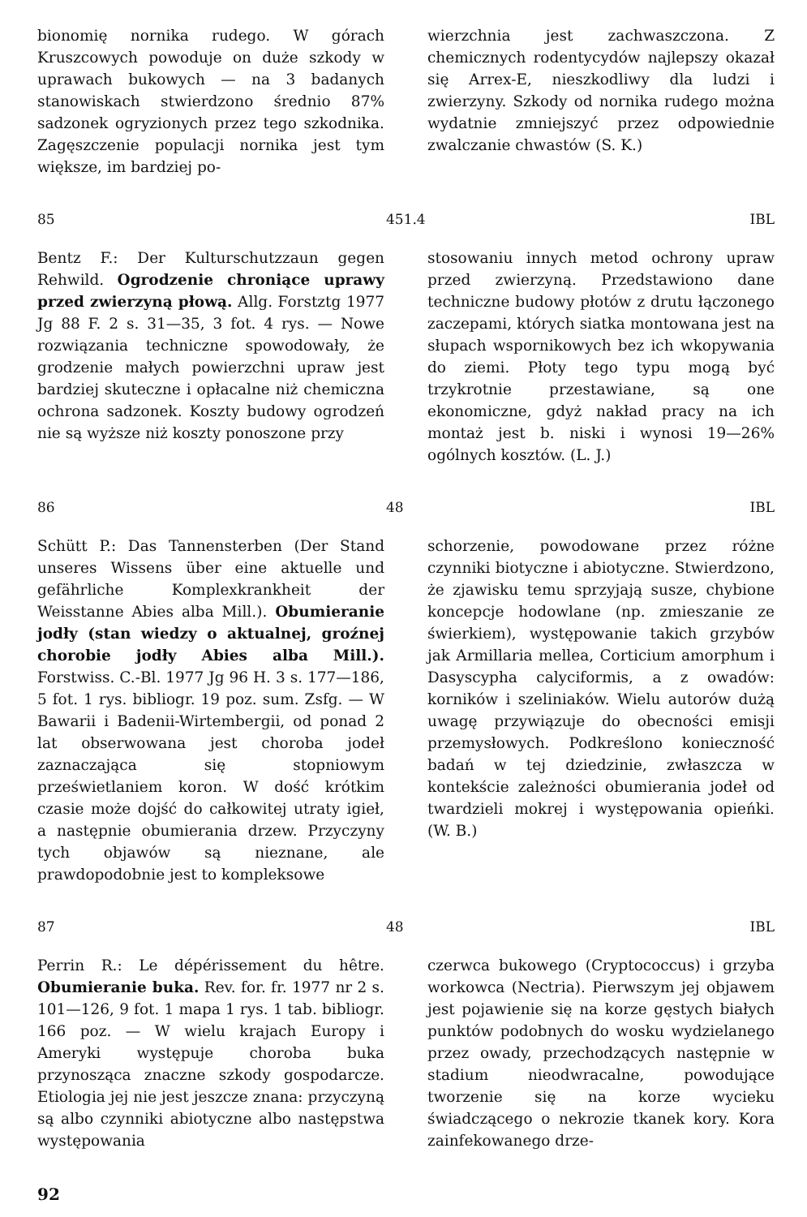bionomię nornika rudego. W górach Kruszcowych powoduje on duże szkody w uprawach bukowych — na 3 badanych stanowiskach stwierdzono średnio 87% sadzonek ogryzionych przez tego szkodnika. Zagęszczenie populacji nornika jest tym większe, im bardziej po-
wierzchnia jest zachwaszczona. Z chemicznych rodentycydów najlepszy okazał się Arrex-E, nieszkodliwy dla ludzi i zwierzyny. Szkody od nornika rudego można wydatnie zmniejszyć przez odpowiednie zwalczanie chwastów (S. K.)
85 451.4 IBL
Bentz F.: Der Kulturschutzzaun gegen Rehwild. Ogrodzenie chroniące uprawy przed zwierzyną płową. Allg. Forstztg 1977 Jg 88 F. 2 s. 31—35, 3 fot. 4 rys. — Nowe rozwiązania techniczne spowodowały, że grodzenie małych powierzchni upraw jest bardziej skuteczne i opłacalne niż chemiczna ochrona sadzonek. Koszty budowy ogrodzeń nie są wyższe niż koszty ponoszone przy
stosowaniu innych metod ochrony upraw przed zwierzyną. Przedstawiono dane techniczne budowy płotów z drutu łączonego zaczepami, których siatka montowana jest na słupach wspornikowych bez ich wkopywania do ziemi. Płoty tego typu mogą być trzykrotnie przestawiane, są one ekonomiczne, gdyż nakład pracy na ich montaż jest b. niski i wynosi 19—26% ogólnych kosztów. (L. J.)
86 48 IBL
Schütt P.: Das Tannensterben (Der Stand unseres Wissens über eine aktuelle und gefährliche Komplexkrankheit der Weisstanne Abies alba Mill.). Obumieranie jodły (stan wiedzy o aktualnej, groźnej chorobie jodły Abies alba Mill.). Forstwiss. C.-Bl. 1977 Jg 96 H. 3 s. 177—186, 5 fot. 1 rys. bibliogr. 19 poz. sum. Zsfg. — W Bawarii i Badenii-Wirtembergii, od ponad 2 lat obserwowana jest choroba jodeł zaznaczająca się stopniowym prześwietlaniem koron. W dość krótkim czasie może dojść do całkowitej utraty igieł, a następnie obumierania drzew. Przyczyny tych objawów są nieznane, ale prawdopodobnie jest to kompleksowe
schorzenie, powodowane przez różne czynniki biotyczne i abiotyczne. Stwierdzono, że zjawisku temu sprzyjają susze, chybione koncepcje hodowlane (np. zmieszanie ze świerkiem), występowanie takich grzybów jak Armillaria mellea, Corticium amorphum i Dasyscypha calyciformis, a z owadów: korników i szeliniaków. Wielu autorów dużą uwagę przywiązuje do obecności emisji przemysłowych. Podkreślono konieczność badań w tej dziedzinie, zwłaszcza w kontekście zależności obumierania jodeł od twardzieli mokrej i występowania opieńki. (W. B.)
87 48 IBL
Perrin R.: Le dépérissement du hêtre. Obumieranie buka. Rev. for. fr. 1977 nr 2 s. 101—126, 9 fot. 1 mapa 1 rys. 1 tab. bibliogr. 166 poz. — W wielu krajach Europy i Ameryki występuje choroba buka przynosząca znaczne szkody gospodarcze. Etiologia jej nie jest jeszcze znana: przyczyną są albo czynniki abiotyczne albo następstwa występowania
czerwca bukowego (Cryptococcus) i grzyba workowca (Nectria). Pierwszym jej objawem jest pojawienie się na korze gęstych białych punktów podobnych do wosku wydzielanego przez owady, przechodzących następnie w stadium nieodwracalne, powodujące tworzenie się na korze wycieku świadczącego o nekrozie tkanek kory. Kora zainfekowanego drze-
92